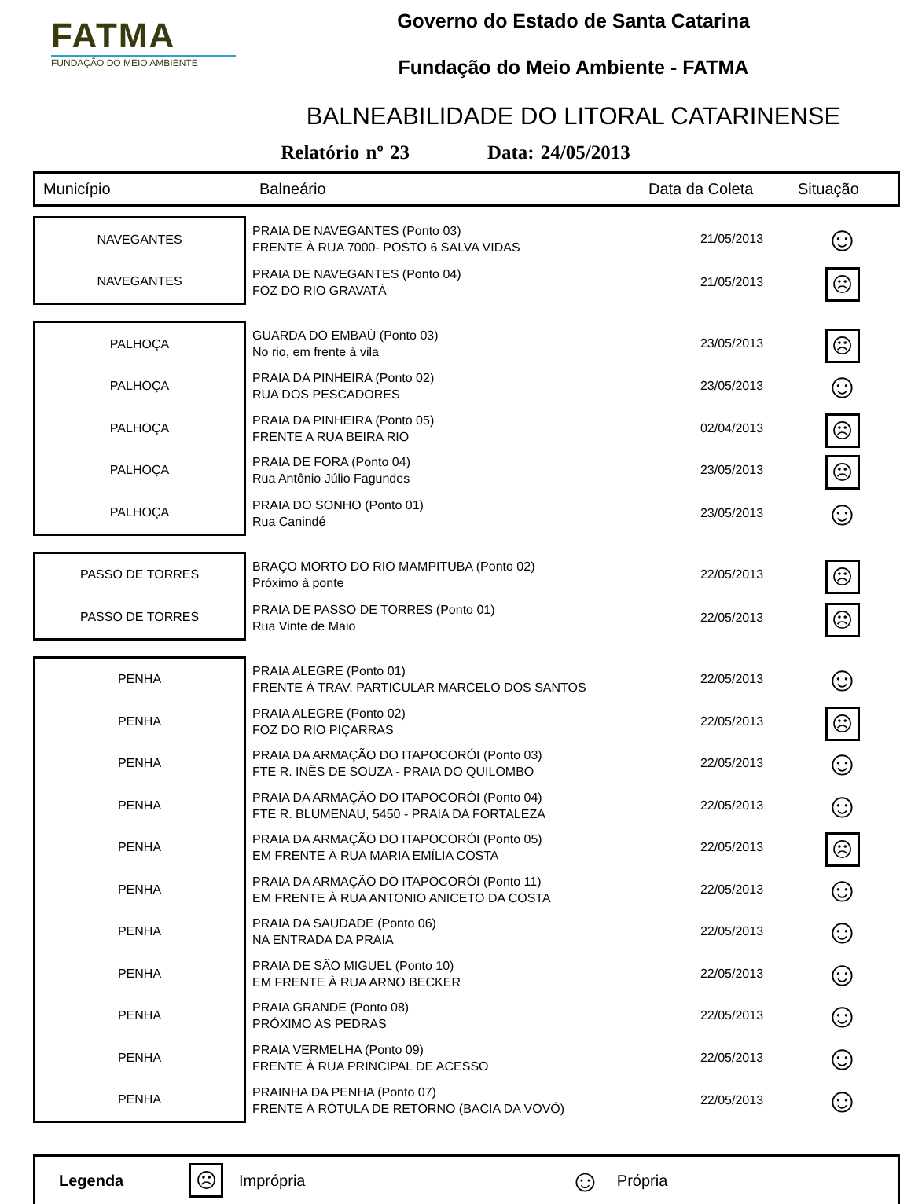FATMA
FUNDAÇÃO DO MEIO AMBIENTE
Governo do Estado de Santa Catarina
Fundação do Meio Ambiente - FATMA
BALNEABILIDADE DO LITORAL CATARINENSE
Relatório nº 23 Data: 24/05/2013
Município Balneário Data da Coleta Situação
| NAVEGANTES | PRAIA DE NAVEGANTES (Ponto 03) FRENTE À RUA 7000- POSTO 6 SALVA VIDAS | 21/05/2013 | ☺ |
| NAVEGANTES | PRAIA DE NAVEGANTES (Ponto 04) FOZ DO RIO GRAVATÁ | 21/05/2013 | ☹ |
| PALHOÇA | GUARDA DO EMBAÚ (Ponto 03) No rio, em frente à vila | 23/05/2013 | ☹ |
| PALHOÇA | PRAIA DA PINHEIRA (Ponto 02) RUA DOS PESCADORES | 23/05/2013 | ☺ |
| PALHOÇA | PRAIA DA PINHEIRA (Ponto 05) FRENTE A RUA BEIRA RIO | 02/04/2013 | ☹ |
| PALHOÇA | PRAIA DE FORA (Ponto 04) Rua Antônio Júlio Fagundes | 23/05/2013 | ☹ |
| PALHOÇA | PRAIA DO SONHO (Ponto 01) Rua Canindé | 23/05/2013 | ☺ |
| PASSO DE TORRES | BRAÇO MORTO DO RIO MAMPITUBA (Ponto 02) Próximo à ponte | 22/05/2013 | ☹ |
| PASSO DE TORRES | PRAIA DE PASSO DE TORRES (Ponto 01) Rua Vinte de Maio | 22/05/2013 | ☹ |
| PENHA | PRAIA ALEGRE (Ponto 01) FRENTE À TRAV. PARTICULAR MARCELO DOS SANTOS | 22/05/2013 | ☺ |
| PENHA | PRAIA ALEGRE (Ponto 02) FOZ DO RIO PIÇARRAS | 22/05/2013 | ☹ |
| PENHA | PRAIA DA ARMAÇÃO DO ITAPOCORÓI (Ponto 03) FTE R. INÊS DE SOUZA - PRAIA DO QUILOMBO | 22/05/2013 | ☺ |
| PENHA | PRAIA DA ARMAÇÃO DO ITAPOCORÓI (Ponto 04) FTE R. BLUMENAU, 5450 - PRAIA DA FORTALEZA | 22/05/2013 | ☺ |
| PENHA | PRAIA DA ARMAÇÃO DO ITAPOCORÓI (Ponto 05) EM FRENTE À RUA MARIA EMÍLIA COSTA | 22/05/2013 | ☹ |
| PENHA | PRAIA DA ARMAÇÃO DO ITAPOCORÓI (Ponto 11) EM FRENTE À RUA ANTONIO ANICETO DA COSTA | 22/05/2013 | ☺ |
| PENHA | PRAIA DA SAUDADE (Ponto 06) NA ENTRADA DA PRAIA | 22/05/2013 | ☺ |
| PENHA | PRAIA DE SÃO MIGUEL (Ponto 10) EM FRENTE À RUA ARNO BECKER | 22/05/2013 | ☺ |
| PENHA | PRAIA GRANDE (Ponto 08) PRÓXIMO AS PEDRAS | 22/05/2013 | ☺ |
| PENHA | PRAIA VERMELHA (Ponto 09) FRENTE À RUA PRINCIPAL DE ACESSO | 22/05/2013 | ☺ |
| PENHA | PRAINHA DA PENHA (Ponto 07) FRENTE À RÓTULA DE RETORNO (BACIA DA VOVÓ) | 22/05/2013 | ☺ |
Legenda ☹ Imprópria ☺ Própria